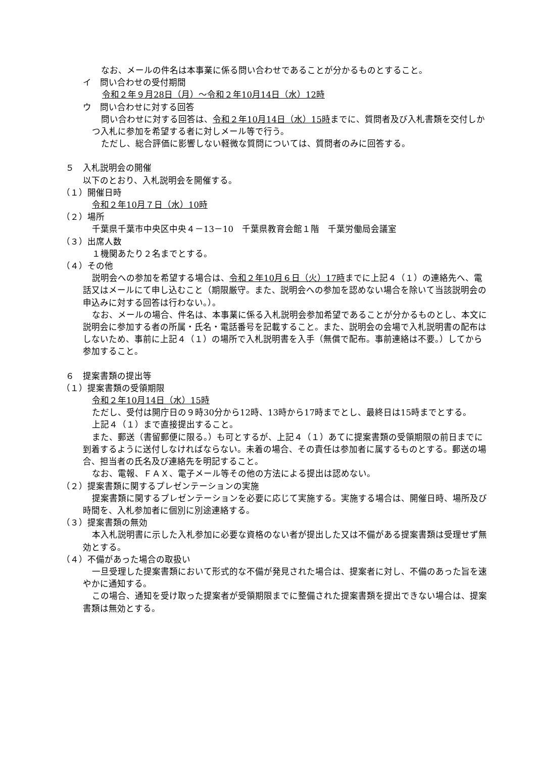なお、メールの件名は本事業に係る問い合わせであることが分かるものとすること。
イ　問い合わせの受付期間
令和２年９月28日（月）～令和２年10月14日（水）12時
ウ　問い合わせに対する回答
問い合わせに対する回答は、令和２年10月14日（水）15時までに、質問者及び入札書類を交付しかつ入札に参加を希望する者に対しメール等で行う。
ただし、総合評価に影響しない軽微な質問については、質問者のみに回答する。
５　入札説明会の開催
以下のとおり、入札説明会を開催する。
（１）開催日時
令和２年10月７日（水）10時
（２）場所
千葉県千葉市中央区中央４－13－10　千葉県教育会館１階　千葉労働局会議室
（３）出席人数
１機関あたり２名までとする。
（４）その他
説明会への参加を希望する場合は、令和２年10月６日（火）17時までに上記４（１）の連絡先へ、電話又はメールにて申し込むこと（期限厳守。また、説明会への参加を認めない場合を除いて当該説明会の申込みに対する回答は行わない。）。
なお、メールの場合、件名は、本事業に係る入札説明会参加希望であることが分かるものとし、本文に説明会に参加する者の所属・氏名・電話番号を記載すること。また、説明会の会場で入札説明書の配布はしないため、事前に上記４（１）の場所で入札説明書を入手（無償で配布。事前連絡は不要。）してから参加すること。
６　提案書類の提出等
（１）提案書類の受領期限
令和２年10月14日（水）15時
ただし、受付は開庁日の９時30分から12時、13時から17時までとし、最終日は15時までとする。
上記４（１）まで直接提出すること。
また、郵送（書留郵便に限る。）も可とするが、上記４（１）あてに提案書類の受領期限の前日までに到着するように送付しなければならない。未着の場合、その責任は参加者に属するものとする。郵送の場合、担当者の氏名及び連絡先を明記すること。
なお、電報、ＦＡＸ、電子メール等その他の方法による提出は認めない。
（２）提案書類に関するプレゼンテーションの実施
提案書類に関するプレゼンテーションを必要に応じて実施する。実施する場合は、開催日時、場所及び時間を、入札参加者に個別に別途連絡する。
（３）提案書類の無効
本入札説明書に示した入札参加に必要な資格のない者が提出した又は不備がある提案書類は受理せず無効とする。
（４）不備があった場合の取扱い
一旦受理した提案書類において形式的な不備が発見された場合は、提案者に対し、不備のあった旨を速やかに通知する。
この場合、通知を受け取った提案者が受領期限までに整備された提案書類を提出できない場合は、提案書類は無効とする。